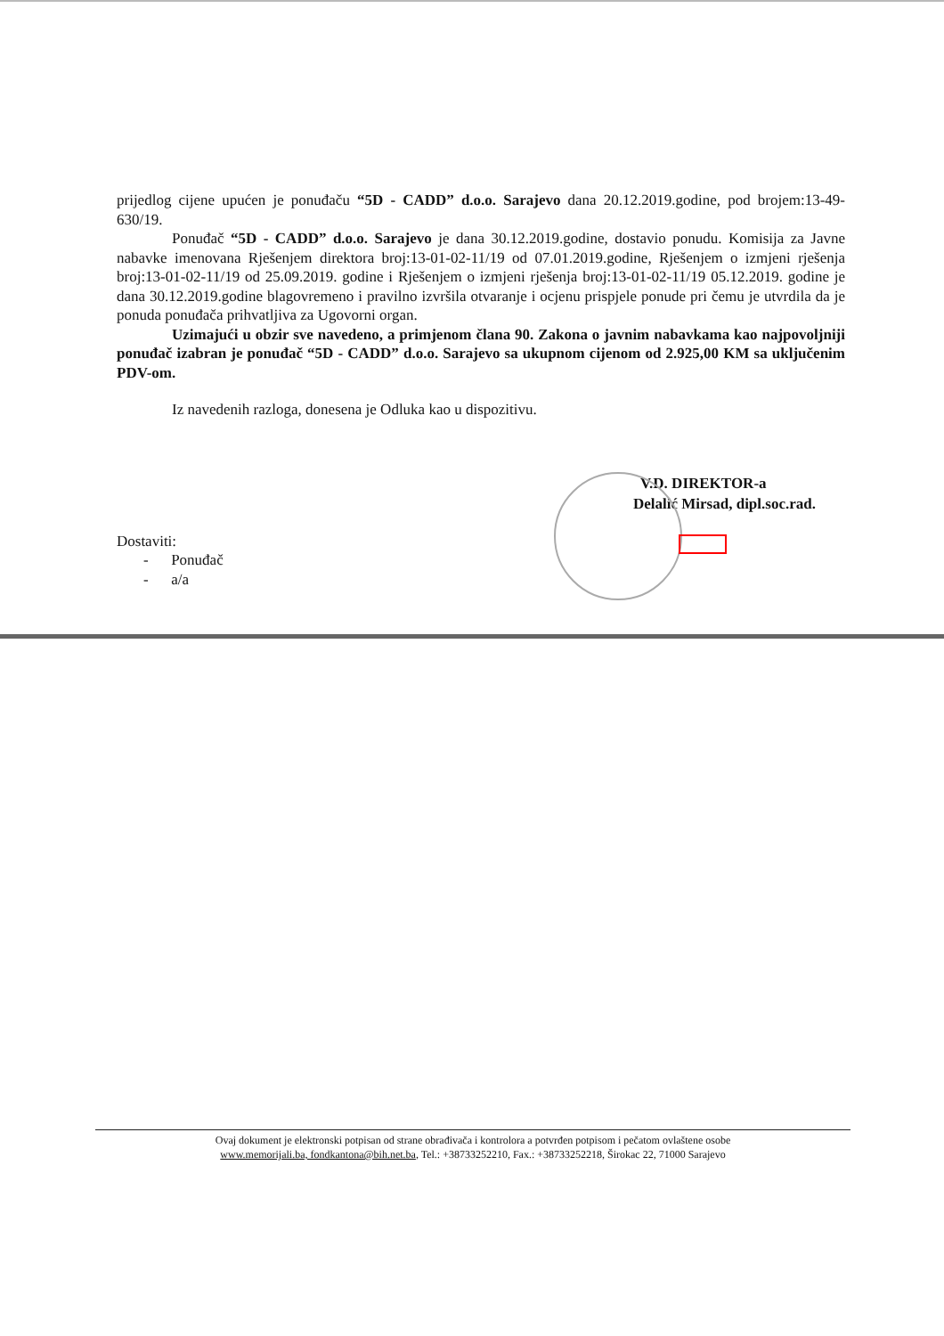prijedlog cijene upućen je ponuđaču “5D - CADD” d.o.o. Sarajevo dana 20.12.2019.godine, pod brojem:13-49-630/19.
Ponuđač “5D - CADD” d.o.o. Sarajevo je dana 30.12.2019.godine, dostavio ponudu. Komisija za Javne nabavke imenovana Rješenjem direktora broj:13-01-02-11/19 od 07.01.2019.godine, Rješenjem o izmjeni rješenja broj:13-01-02-11/19 od 25.09.2019. godine i Rješenjem o izmjeni rješenja broj:13-01-02-11/19 05.12.2019. godine je dana 30.12.2019.godine blagovremeno i pravilno izvršila otvaranje i ocjenu prispjele ponude pri čemu je utvrdila da je ponuda ponuđača prihvatljiva za Ugovorni organ.
Uzimajući u obzir sve navedeno, a primjenom člana 90. Zakona o javnim nabavkama kao najpovoljniji ponuđač izabran je ponuđač “5D - CADD” d.o.o. Sarajevo sa ukupnom cijenom od 2.925,00 KM sa uključenim PDV-om.
Iz navedenih razloga, donesena je Odluka kao u dispozitivu.
V.D. DIREKTOR-a
Delalić Mirsad, dipl.soc.rad.
Dostaviti:
- Ponuđač
- a/a
Ovaj dokument je elektronski potpisan od strane obrađivača i kontrolora a potvrđen potpisom i pečatom ovlaštene osobe
www.memorijali.ba, fondkantona@bih.net.ba, Tel.: +38733252210, Fax.: +38733252218, Širokac 22, 71000 Sarajevo